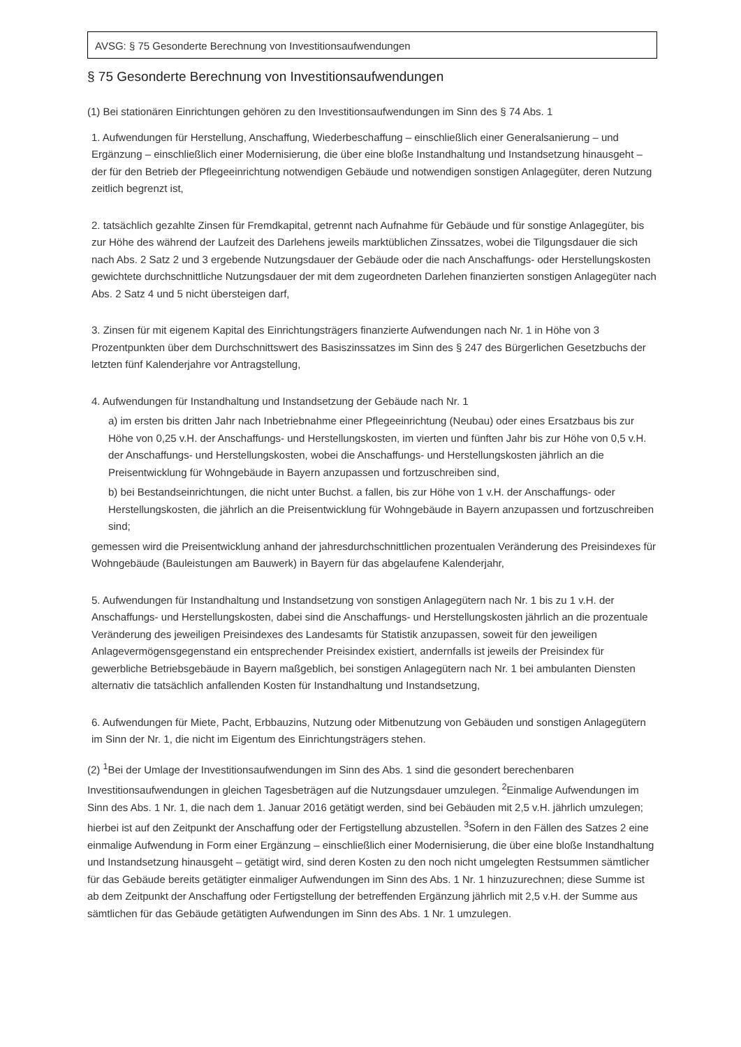AVSG: § 75 Gesonderte Berechnung von Investitionsaufwendungen
§ 75 Gesonderte Berechnung von Investitionsaufwendungen
(1) Bei stationären Einrichtungen gehören zu den Investitionsaufwendungen im Sinn des § 74 Abs. 1
1. Aufwendungen für Herstellung, Anschaffung, Wiederbeschaffung – einschließlich einer Generalsanierung – und Ergänzung – einschließlich einer Modernisierung, die über eine bloße Instandhaltung und Instandsetzung hinausgeht – der für den Betrieb der Pflegeeinrichtung notwendigen Gebäude und notwendigen sonstigen Anlagegüter, deren Nutzung zeitlich begrenzt ist,
2. tatsächlich gezahlte Zinsen für Fremdkapital, getrennt nach Aufnahme für Gebäude und für sonstige Anlagegüter, bis zur Höhe des während der Laufzeit des Darlehens jeweils marktüblichen Zinssatzes, wobei die Tilgungsdauer die sich nach Abs. 2 Satz 2 und 3 ergebende Nutzungsdauer der Gebäude oder die nach Anschaffungs- oder Herstellungskosten gewichtete durchschnittliche Nutzungsdauer der mit dem zugeordneten Darlehen finanzierten sonstigen Anlagegüter nach Abs. 2 Satz 4 und 5 nicht übersteigen darf,
3. Zinsen für mit eigenem Kapital des Einrichtungsträgers finanzierte Aufwendungen nach Nr. 1 in Höhe von 3 Prozentpunkten über dem Durchschnittswert des Basiszinssatzes im Sinn des § 247 des Bürgerlichen Gesetzbuchs der letzten fünf Kalenderjahre vor Antragstellung,
4. Aufwendungen für Instandhaltung und Instandsetzung der Gebäude nach Nr. 1
a) im ersten bis dritten Jahr nach Inbetriebnahme einer Pflegeeinrichtung (Neubau) oder eines Ersatzbaus bis zur Höhe von 0,25 v.H. der Anschaffungs- und Herstellungskosten, im vierten und fünften Jahr bis zur Höhe von 0,5 v.H. der Anschaffungs- und Herstellungskosten, wobei die Anschaffungs- und Herstellungskosten jährlich an die Preisentwicklung für Wohngebäude in Bayern anzupassen und fortzuschreiben sind,
b) bei Bestandseinrichtungen, die nicht unter Buchst. a fallen, bis zur Höhe von 1 v.H. der Anschaffungs- oder Herstellungskosten, die jährlich an die Preisentwicklung für Wohngebäude in Bayern anzupassen und fortzuschreiben sind;
gemessen wird die Preisentwicklung anhand der jahresdurchschnittlichen prozentualen Veränderung des Preisindexes für Wohngebäude (Bauleistungen am Bauwerk) in Bayern für das abgelaufene Kalenderjahr,
5. Aufwendungen für Instandhaltung und Instandsetzung von sonstigen Anlagegütern nach Nr. 1 bis zu 1 v.H. der Anschaffungs- und Herstellungskosten, dabei sind die Anschaffungs- und Herstellungskosten jährlich an die prozentuale Veränderung des jeweiligen Preisindexes des Landesamts für Statistik anzupassen, soweit für den jeweiligen Anlagevermögensgegenstand ein entsprechender Preisindex existiert, andernfalls ist jeweils der Preisindex für gewerbliche Betriebsgebäude in Bayern maßgeblich, bei sonstigen Anlagegütern nach Nr. 1 bei ambulanten Diensten alternativ die tatsächlich anfallenden Kosten für Instandhaltung und Instandsetzung,
6. Aufwendungen für Miete, Pacht, Erbbauzins, Nutzung oder Mitbenutzung von Gebäuden und sonstigen Anlagegütern im Sinn der Nr. 1, die nicht im Eigentum des Einrichtungsträgers stehen.
(2) <sup>1</sup>Bei der Umlage der Investitionsaufwendungen im Sinn des Abs. 1 sind die gesondert berechenbaren Investitionsaufwendungen in gleichen Tagesbeträgen auf die Nutzungsdauer umzulegen. <sup>2</sup>Einmalige Aufwendungen im Sinn des Abs. 1 Nr. 1, die nach dem 1. Januar 2016 getätigt werden, sind bei Gebäuden mit 2,5 v.H. jährlich umzulegen; hierbei ist auf den Zeitpunkt der Anschaffung oder der Fertigstellung abzustellen. <sup>3</sup>Sofern in den Fällen des Satzes 2 eine einmalige Aufwendung in Form einer Ergänzung – einschließlich einer Modernisierung, die über eine bloße Instandhaltung und Instandsetzung hinausgeht – getätigt wird, sind deren Kosten zu den noch nicht umgelegten Restsummen sämtlicher für das Gebäude bereits getätigter einmaliger Aufwendungen im Sinn des Abs. 1 Nr. 1 hinzuzurechnen; diese Summe ist ab dem Zeitpunkt der Anschaffung oder Fertigstellung der betreffenden Ergänzung jährlich mit 2,5 v.H. der Summe aus sämtlichen für das Gebäude getätigten Aufwendungen im Sinn des Abs. 1 Nr. 1 umzulegen.